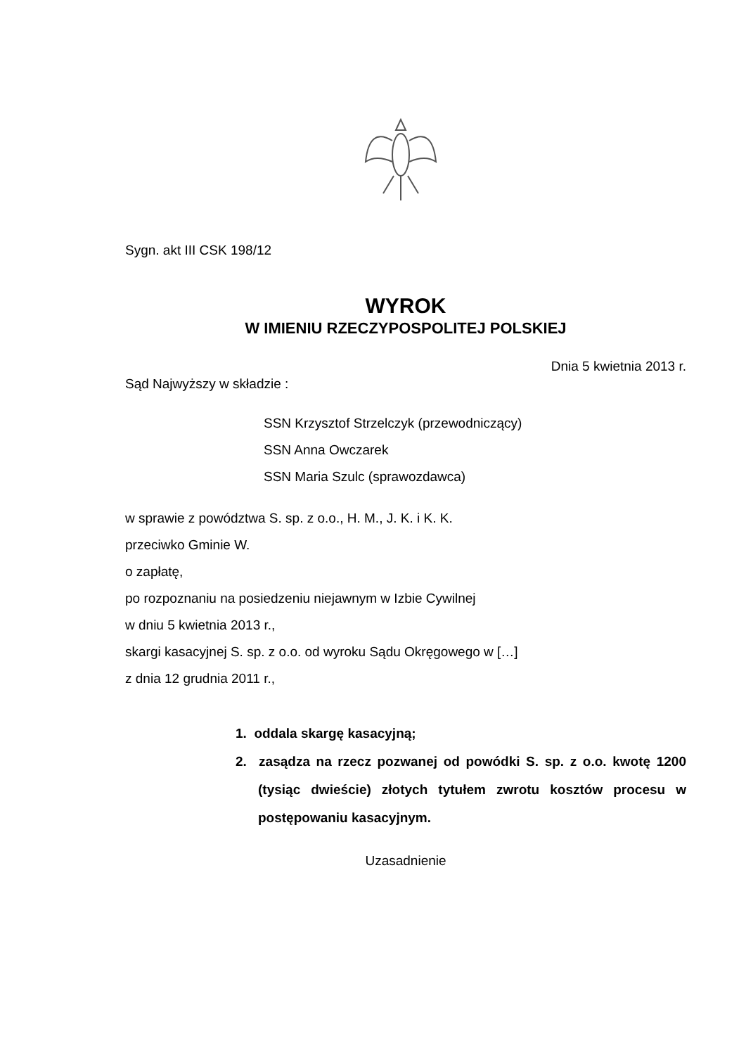Sygn. akt III CSK 198/12
WYROK
W IMIENIU RZECZYPOSPOLITEJ POLSKIEJ
Dnia 5 kwietnia 2013 r.
Sąd Najwyższy w składzie :
SSN Krzysztof Strzelczyk (przewodniczący)
SSN Anna Owczarek
SSN Maria Szulc (sprawozdawca)
w sprawie z powództwa S. sp. z o.o., H. M., J. K. i K. K.
przeciwko Gminie W.
o zapłatę,
po rozpoznaniu na posiedzeniu niejawnym w Izbie Cywilnej
w dniu 5 kwietnia 2013 r.,
skargi kasacyjnej S. sp. z o.o. od wyroku Sądu Okręgowego w […]
z dnia 12 grudnia 2011 r.,
1. oddala skargę kasacyjną;
2. zasądza na rzecz pozwanej od powódki S. sp. z o.o. kwotę 1200 (tysiąc dwieście) złotych tytułem zwrotu kosztów procesu w postępowaniu kasacyjnym.
Uzasadnienie